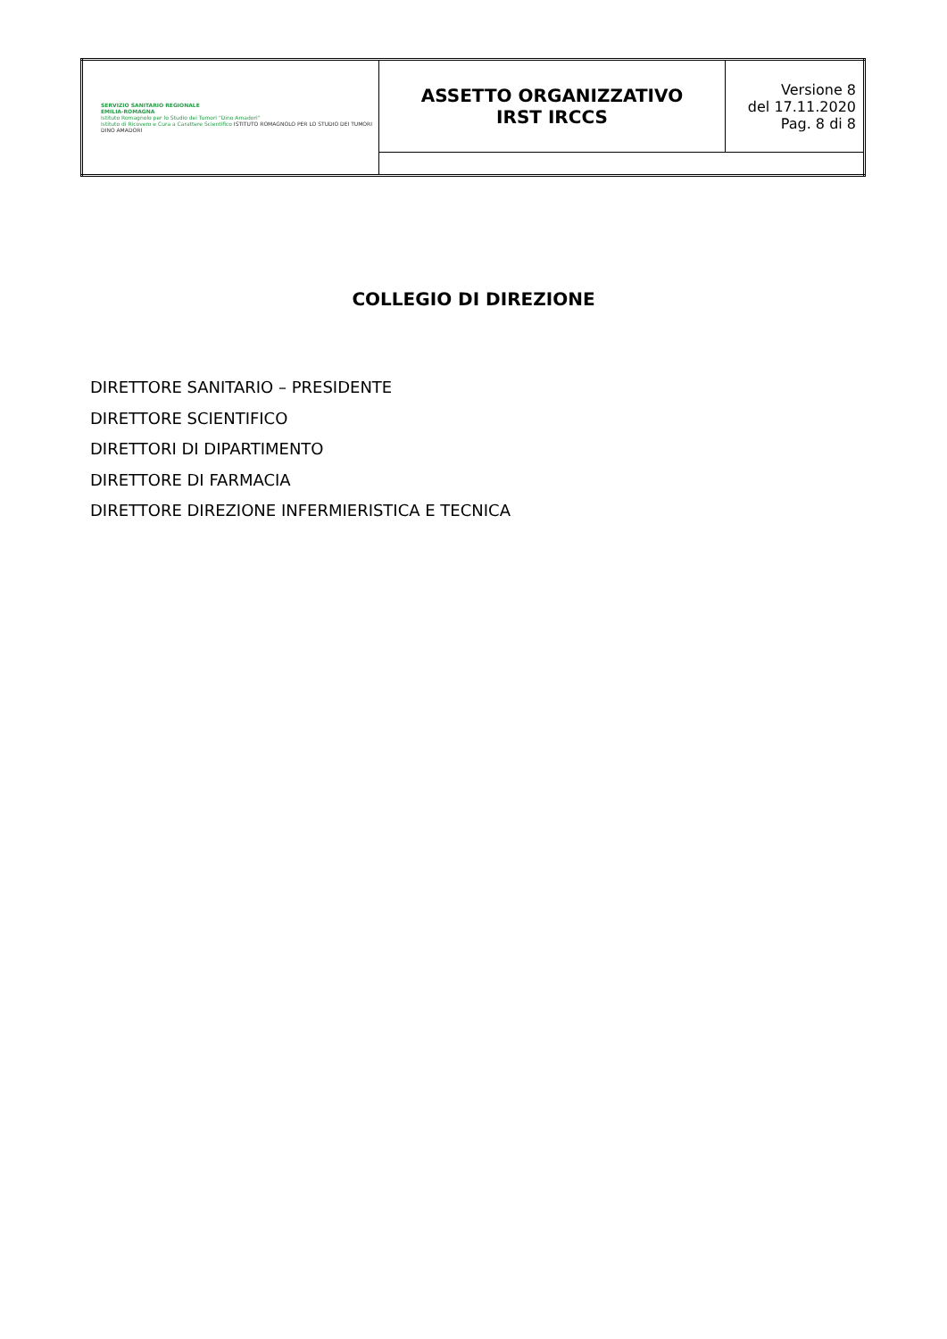| SERVIZIO SANITARIO REGIONALE EMILIA-ROMAGNA Istituto Romagnolo per lo Studio dei Tumori "Dino Amadori" Istituto di Ricovero e Cura a Carattere Scientifico ISTITUTO ROMAGNOLO PER LO STUDIO DEI TUMORI DINO AMADORI | ASSETTO ORGANIZZATIVO IRST IRCCS | Versione 8 del 17.11.2020 Pag. 8 di 8 |
COLLEGIO DI DIREZIONE
DIRETTORE SANITARIO – PRESIDENTE
DIRETTORE SCIENTIFICO
DIRETTORI DI DIPARTIMENTO
DIRETTORE DI FARMACIA
DIRETTORE DIREZIONE INFERMIERISTICA E TECNICA